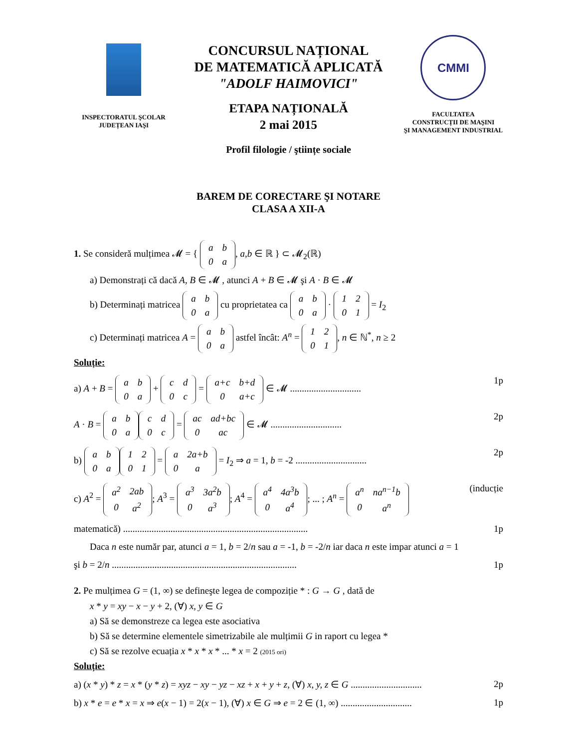INSPECTORATUL ŞCOLAR
JUDEȚEAN IAŞI
CONCURSUL NAȚIONAL
DE MATEMATICĂ APLICATĂ
"ADOLF HAIMOVICI"
ETAPA NAȚIONALĂ
2 mai 2015
Profil filologie / ştiințe sociale
CMMI
FACULTATEA
CONSTRUCȚII DE MAŞINI
ŞI MANAGEMENT INDUSTRIAL
BAREM DE CORECTARE ŞI NOTARE
CLASA A XII-A
1. Se consideră mulțimea 𝓜 = {
| a | b |
| 0 | a |
, a,b ∈ ℝ } ⊂ 𝓜<sub>2</sub>(ℝ)
a) Demonstrați că dacă A, B ∈ 𝓜 , atunci A + B ∈ 𝓜 şi A · B ∈ 𝓜
b) Determinați matricea
| a | b |
| 0 | a |
cu proprietatea ca
| a | b |
| 0 | a |
·
| 1 | 2 |
| 0 | 1 |
= I<sub>2</sub>
c) Determinați matricea A =
| a | b |
| 0 | a |
astfel încât: A<sup>n</sup> =
| 1 | 2 |
| 0 | 1 |
, n ∈ ℕ<sup>*</sup>, n ≥ 2
Soluție:
a) A + B =
| a | b |
| 0 | a |
+
| c | d |
| 0 | c |
=
| a+c | b+d |
| 0 | a+c |
∈ 𝓜 .............................. 1p
A · B =
| a | b |
| 0 | a |
| c | d |
| 0 | c |
=
| ac | ad+bc |
| 0 | ac |
∈ 𝓜 .............................. 2p
b)
| a | b |
| 0 | a |
| 1 | 2 |
| 0 | 1 |
=
| a | 2a+b |
| 0 | a |
= I<sub>2</sub> ⇒ a = 1, b = -2 .............................. 2p
c) A<sup>2</sup> =
| a<sup>2</sup> | 2ab |
| 0 | a<sup>2</sup> |
; A<sup>3</sup> =
| a<sup>3</sup> | 3a<sup>2</sup>b |
| 0 | a<sup>3</sup> |
; A<sup>4</sup> =
| a<sup>4</sup> | 4a<sup>3</sup>b |
| 0 | a<sup>4</sup> |
; ... ; A<sup>n</sup> =
| a<sup>n</sup> | na<sup>n−1</sup>b |
| 0 | a<sup>n</sup> |
(inducție
matematică) .............................................................................. 1p
Daca n este număr par, atunci a = 1, b = 2/n sau a = -1, b = -2/n iar daca n este impar atunci a = 1
şi b = 2/n .............................................................................. 1p
2. Pe mulțimea G = (1, ∞) se defineşte legea de compoziție * : G → G , dată de
x * y = xy − x − y + 2, (∀) x, y ∈ G
a) Să se demonstreze ca legea este asociativa
b) Să se determine elementele simetrizabile ale mulțimii G in raport cu legea *
c) Să se rezolve ecuația x * x * x * ... * x = 2 (2015 ori)
Soluție:
a) (x * y) * z = x * (y * z) = xyz − xy − yz − xz + x + y + z, (∀) x, y, z ∈ G .............................. 2p
b) x * e = e * x = x ⇒ e(x − 1) = 2(x − 1), (∀) x ∈ G ⇒ e = 2 ∈ (1, ∞) .............................. 1p